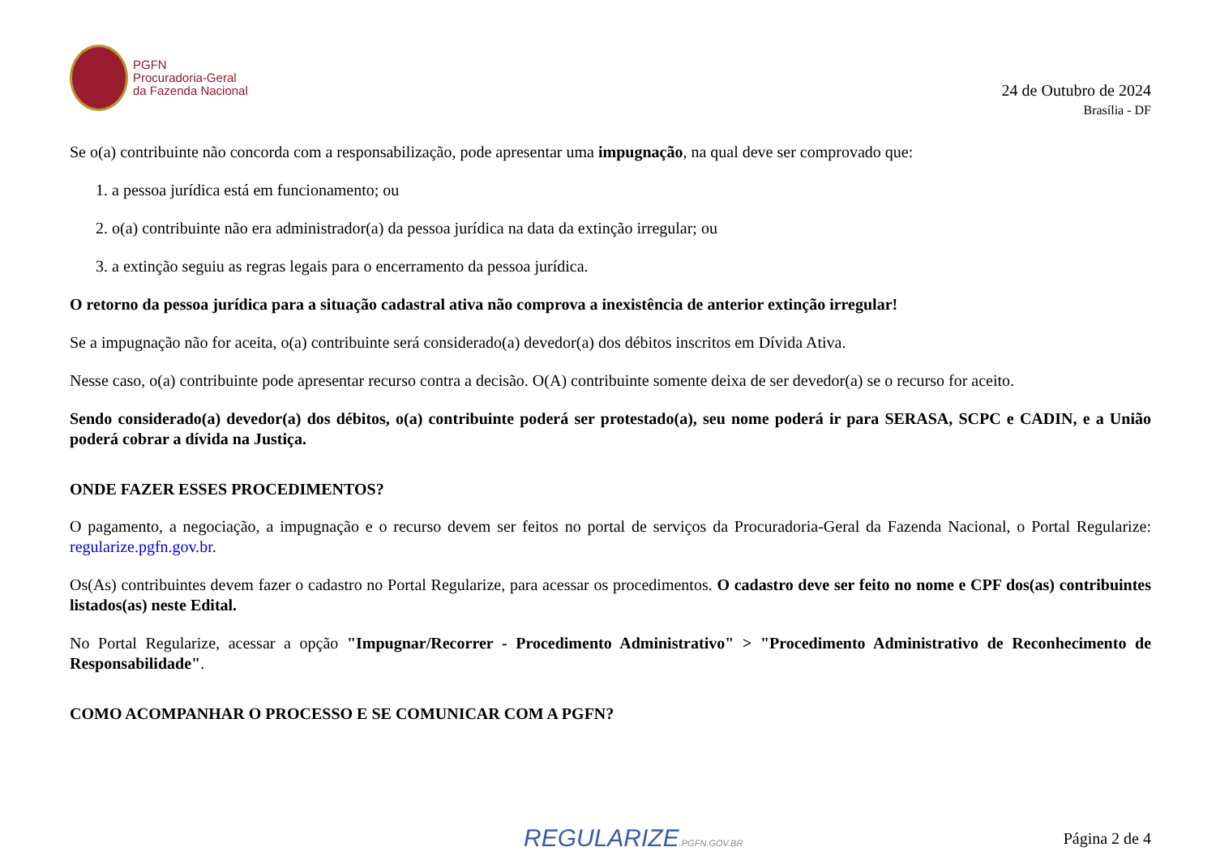PGFN
Procuradoria-Geral
da Fazenda Nacional
24 de Outubro de 2024
Brasília - DF
Se o(a) contribuinte não concorda com a responsabilização, pode apresentar uma impugnação, na qual deve ser comprovado que:
1. a pessoa jurídica está em funcionamento; ou
2. o(a) contribuinte não era administrador(a) da pessoa jurídica na data da extinção irregular; ou
3. a extinção seguiu as regras legais para o encerramento da pessoa jurídica.
O retorno da pessoa jurídica para a situação cadastral ativa não comprova a inexistência de anterior extinção irregular!
Se a impugnação não for aceita, o(a) contribuinte será considerado(a) devedor(a) dos débitos inscritos em Dívida Ativa.
Nesse caso, o(a) contribuinte pode apresentar recurso contra a decisão. O(A) contribuinte somente deixa de ser devedor(a) se o recurso for aceito.
Sendo considerado(a) devedor(a) dos débitos, o(a) contribuinte poderá ser protestado(a), seu nome poderá ir para SERASA, SCPC e CADIN, e a União poderá cobrar a dívida na Justiça.
ONDE FAZER ESSES PROCEDIMENTOS?
O pagamento, a negociação, a impugnação e o recurso devem ser feitos no portal de serviços da Procuradoria-Geral da Fazenda Nacional, o Portal Regularize: regularize.pgfn.gov.br.
Os(As) contribuintes devem fazer o cadastro no Portal Regularize, para acessar os procedimentos. O cadastro deve ser feito no nome e CPF dos(as) contribuintes listados(as) neste Edital.
No Portal Regularize, acessar a opção "Impugnar/Recorrer - Procedimento Administrativo" > "Procedimento Administrativo de Reconhecimento de Responsabilidade".
COMO ACOMPANHAR O PROCESSO E SE COMUNICAR COM A PGFN?
REGULARIZE.PGFN.GOV.BR Página 2 de 4